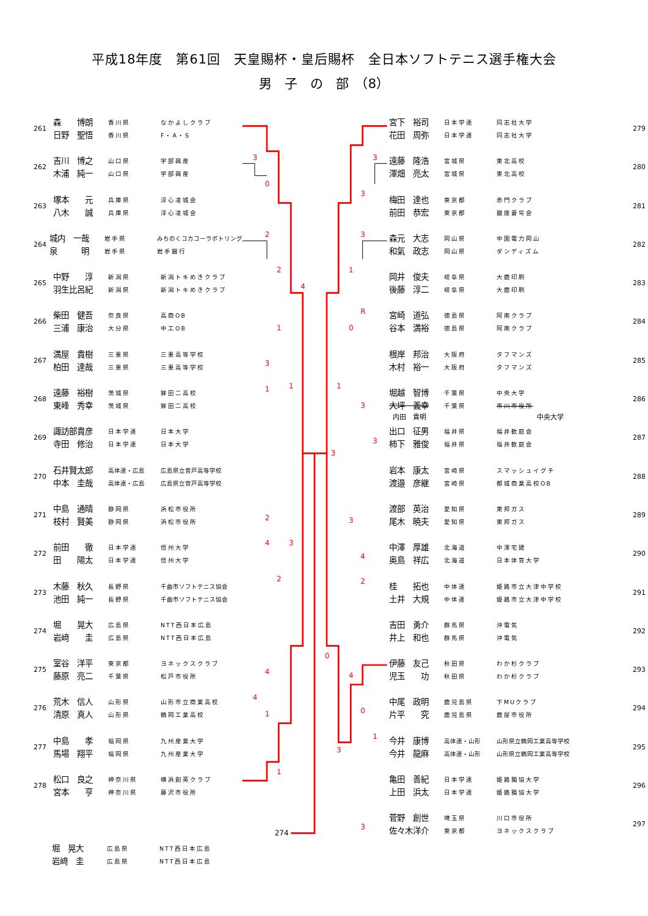平成18年度　第61回　天皇賜杯・皇后賜杯　全日本ソフトテニス選手権大会
男　子　の　部　（8）
261
森　　博朗 香川県 なかよしクラブ
日野　聖悟 香川県 F・A・S
262
吉川　博之 山口県 宇部興産
木浦　純一 山口県 宇部興産
263
塚本　　元 兵庫県 淳心凌城会
八木　　誠 兵庫県 淳心凌城会
264
城内　一哉 岩手県 みちのくコカコーラボトリング
泉　　　明 岩手県 岩手銀行
265
中野　　淳 新潟県 新潟トキめきクラブ
羽生比呂紀 新潟県 新潟トキめきクラブ
266
柴田　健吾 奈良県 高商OB
三浦　康治 大分県 中工OB
267
満屋　貴樹 三重県 三重高等学校
柏田　達哉 三重県 三重高等学校
268
遠藤　裕樹 茨城県 鉾田二高校
東峰　秀幸 茨城県 鉾田二高校
269
諏訪部貴彦 日本学連 日本大学
寺田　修治 日本学連 日本大学
270
石井賢太郎 高体連・広島 広島県立音戸高等学校
中本　圭哉 高体連・広島 広島県立音戸高等学校
271
中島　通晴 静岡県 浜松市役所
枝村　賢美 静岡県 浜松市役所
272
前田　　徹 日本学連 信州大学
田　　陽太 日本学連 信州大学
273
木藤　秋久 長野県 千曲市ソフトテニス協会
池田　純一 長野県 千曲市ソフトテニス協会
274
堀　　晃大 広島県 NTT西日本広島
岩﨑　　圭 広島県 NTT西日本広島
275
室谷　洋平 東京都 ヨネックスクラブ
藤原　亮二 千葉県 松戸市役所
276
荒木　信人 山形県 山形市立商業高校
清原　真人 山形県 鶴岡工業高校
277
中島　　孝 福岡県 九州産業大学
馬場　翔平 福岡県 九州産業大学
278
松口　良之 神奈川県 横浜創英クラブ
宮本　　亨 神奈川県 藤沢市役所
堀　晃大 広島県 NTT西日本広島
岩﨑　圭 広島県 NTT西日本広島
3
0
2
2
4
1
3
1
1
3
2
4
3
2
4
4
1
1
274
3
3
3
1
R
0
1
3
3
3
4
2
0
4
0
1
3
3
宮下　裕司 日本学連 同志社大学
花田　周弥 日本学連 同志社大学
279
遠藤　隆浩 宮城県 東北高校
澤畑　亮太 宮城県 東北高校
280
梅田　達也 東京都 赤門クラブ
前田　恭宏 東京都 銀座蒼穹会
281
森元　大志 岡山県 中国電力岡山
和氣　政志 岡山県 ダンディズム
282
岡井　俊夫 岐阜県 大鹿印刷
後藤　淳二 岐阜県 大鹿印刷
283
宮崎　道弘 徳島県 阿南クラブ
谷本　満裕 徳島県 阿南クラブ
284
根岸　邦治 大阪府 タフマンズ
木村　裕一 大阪府 タフマンズ
285
堀越　智博 千葉県 中央大学
大坪　義幸 千葉県 市川市役所
内田　貴明 中央大学
286
出口　征男 福井県 福井軟庭会
柿下　雅俊 福井県 福井軟庭会
287
岩本　康太 宮崎県 スマッシュイグチ
渡邉　彦継 宮崎県 都城商業高校OB
288
渡部　英治 愛知県 東邦ガス
尾木　暁夫 愛知県 東邦ガス
289
中澤　厚雄 北海道 中澤宅建
奥島　祥広 北海道 日本体育大学
290
桂　　拓也 中体連 姫路市立大津中学校
土井　大規 中体連 姫路市立大津中学校
291
吉田　勇介 群馬県 沖電気
井上　和也 群馬県 沖電気
292
伊藤　友己 秋田県 わか杉クラブ
児玉　　功 秋田県 わか杉クラブ
293
中尾　政明 鹿児島県 下MUクラブ
片平　　究 鹿児島県 鹿屋市役所
294
今井　康博 高体連・山形 山形県立鶴岡工業高等学校
今井　龍麻 高体連・山形 山形県立鶴岡工業高等学校
295
亀田　善紀 日本学連 姫路獨協大学
上田　浜太 日本学連 姫路獨協大学
296
菅野　創世 埼玉県 川口市役所
佐々木洋介 東京都 ヨネックスクラブ
297